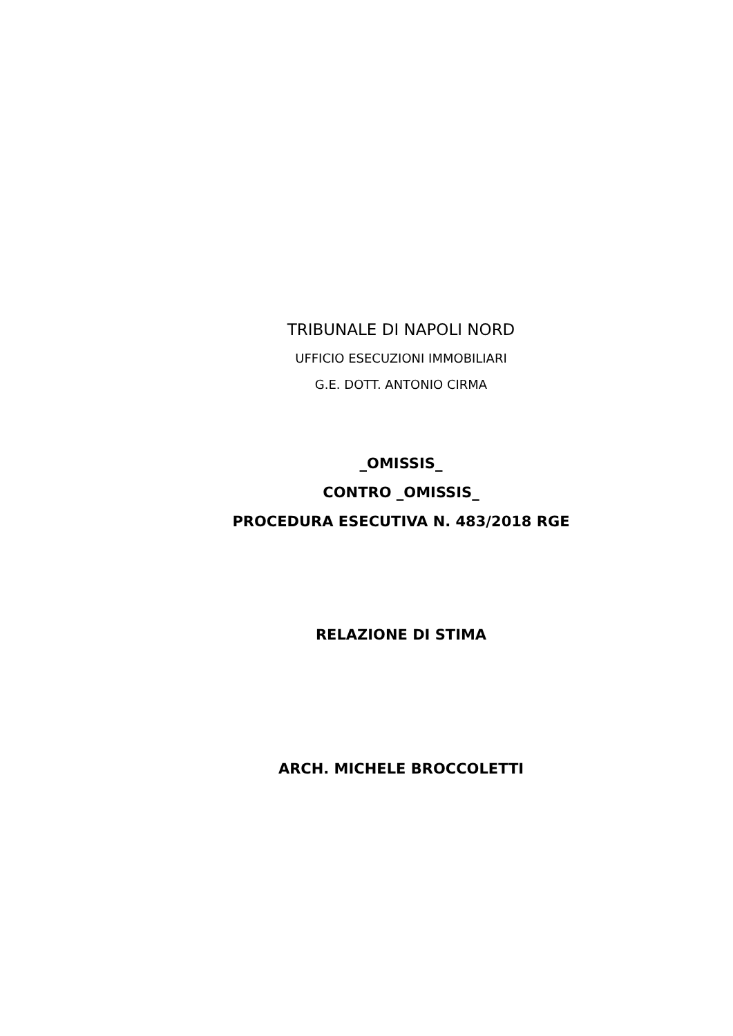TRIBUNALE DI NAPOLI NORD
UFFICIO ESECUZIONI IMMOBILIARI
G.E. DOTT. ANTONIO CIRMA
_OMISSIS_
CONTRO _OMISSIS_
PROCEDURA ESECUTIVA N. 483/2018 RGE
RELAZIONE DI STIMA
ARCH. MICHELE BROCCOLETTI